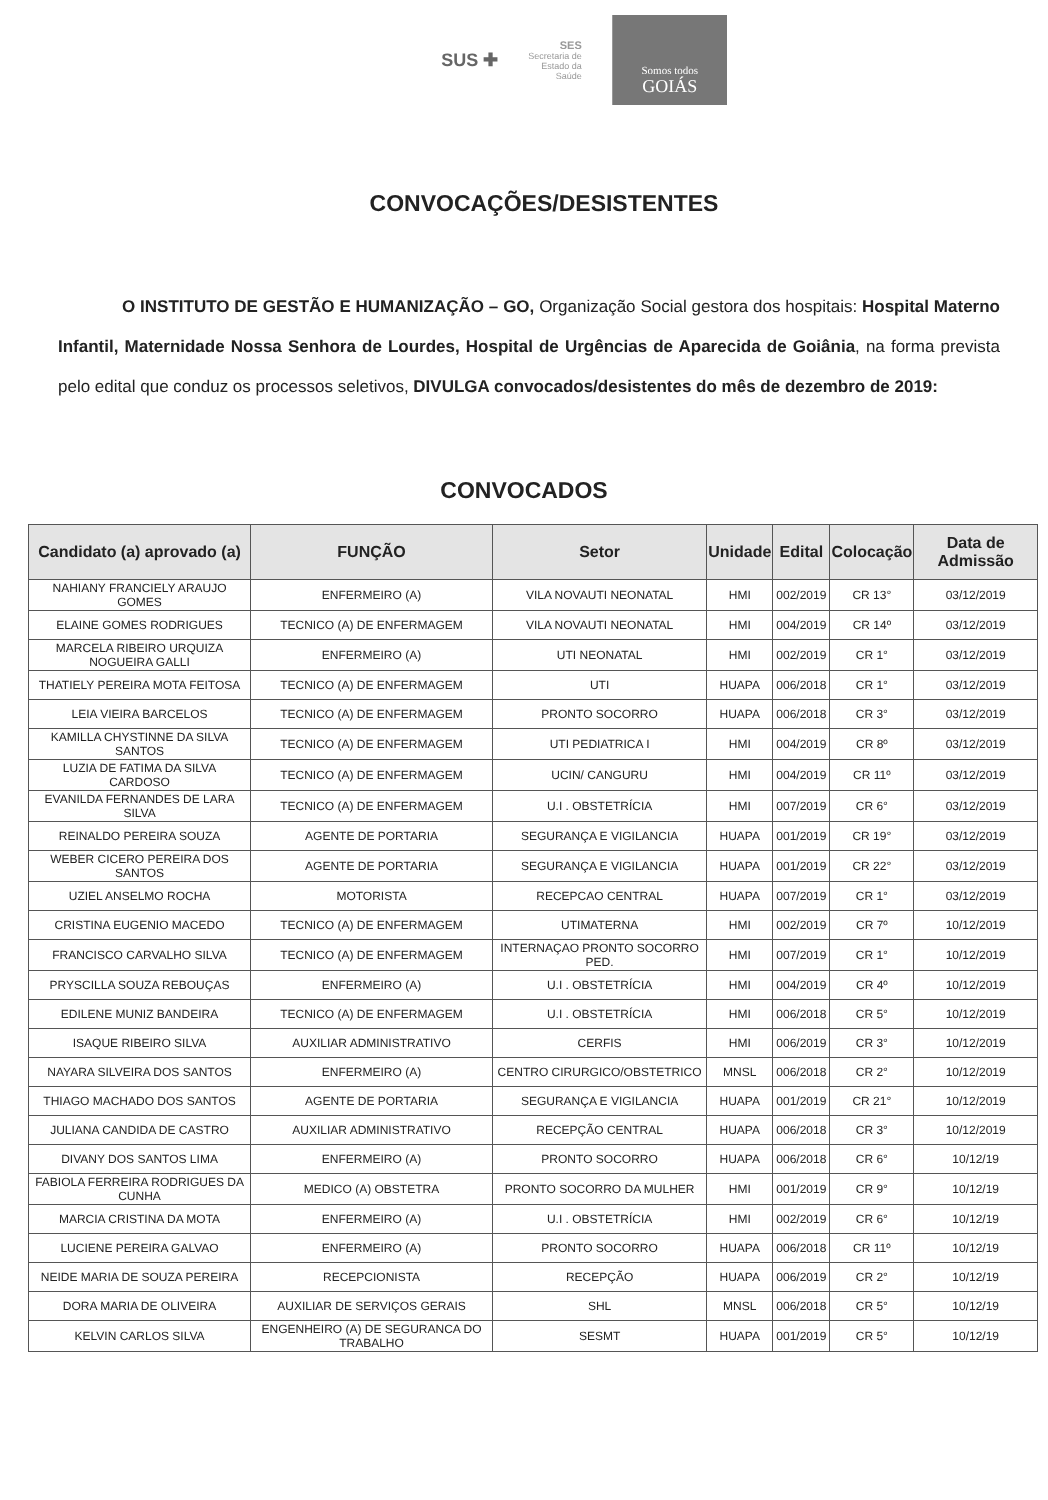SUS ✚
SES
Secretaria de
Estado da
Saúde
Somos todos
GOIÁS
CONVOCAÇÕES/DESISTENTES
O INSTITUTO DE GESTÃO E HUMANIZAÇÃO – GO, Organização Social gestora dos hospitais: Hospital Materno Infantil, Maternidade Nossa Senhora de Lourdes, Hospital de Urgências de Aparecida de Goiânia, na forma prevista pelo edital que conduz os processos seletivos, DIVULGA convocados/desistentes do mês de dezembro de 2019:
CONVOCADOS
| Candidato (a) aprovado (a) | FUNÇÃO | Setor | Unidade | Edital | Colocação | Data de Admissão |
| --- | --- | --- | --- | --- | --- | --- |
| NAHIANY FRANCIELY ARAUJO GOMES | ENFERMEIRO (A) | VILA NOVAUTI NEONATAL | HMI | 002/2019 | CR 13° | 03/12/2019 |
| ELAINE GOMES RODRIGUES | TECNICO (A) DE ENFERMAGEM | VILA NOVAUTI NEONATAL | HMI | 004/2019 | CR 14º | 03/12/2019 |
| MARCELA RIBEIRO URQUIZA NOGUEIRA GALLI | ENFERMEIRO (A) | UTI NEONATAL | HMI | 002/2019 | CR 1° | 03/12/2019 |
| THATIELY PEREIRA MOTA FEITOSA | TECNICO (A) DE ENFERMAGEM | UTI | HUAPA | 006/2018 | CR 1° | 03/12/2019 |
| LEIA VIEIRA BARCELOS | TECNICO (A) DE ENFERMAGEM | PRONTO SOCORRO | HUAPA | 006/2018 | CR 3° | 03/12/2019 |
| KAMILLA CHYSTINNE DA SILVA SANTOS | TECNICO (A) DE ENFERMAGEM | UTI PEDIATRICA I | HMI | 004/2019 | CR 8º | 03/12/2019 |
| LUZIA DE FATIMA DA SILVA CARDOSO | TECNICO (A) DE ENFERMAGEM | UCIN/ CANGURU | HMI | 004/2019 | CR 11º | 03/12/2019 |
| EVANILDA FERNANDES DE LARA SILVA | TECNICO (A) DE ENFERMAGEM | U.I . OBSTETRÍCIA | HMI | 007/2019 | CR 6° | 03/12/2019 |
| REINALDO PEREIRA SOUZA | AGENTE DE PORTARIA | SEGURANÇA E VIGILANCIA | HUAPA | 001/2019 | CR 19° | 03/12/2019 |
| WEBER CICERO PEREIRA DOS SANTOS | AGENTE DE PORTARIA | SEGURANÇA E VIGILANCIA | HUAPA | 001/2019 | CR 22° | 03/12/2019 |
| UZIEL ANSELMO ROCHA | MOTORISTA | RECEPCAO CENTRAL | HUAPA | 007/2019 | CR 1° | 03/12/2019 |
| CRISTINA EUGENIO MACEDO | TECNICO (A) DE ENFERMAGEM | UTIMATERNA | HMI | 002/2019 | CR 7º | 10/12/2019 |
| FRANCISCO CARVALHO SILVA | TECNICO (A) DE ENFERMAGEM | INTERNAÇAO PRONTO SOCORRO PED. | HMI | 007/2019 | CR 1° | 10/12/2019 |
| PRYSCILLA SOUZA REBOUÇAS | ENFERMEIRO (A) | U.I . OBSTETRÍCIA | HMI | 004/2019 | CR 4º | 10/12/2019 |
| EDILENE MUNIZ BANDEIRA | TECNICO (A) DE ENFERMAGEM | U.I . OBSTETRÍCIA | HMI | 006/2018 | CR 5° | 10/12/2019 |
| ISAQUE RIBEIRO SILVA | AUXILIAR ADMINISTRATIVO | CERFIS | HMI | 006/2019 | CR 3° | 10/12/2019 |
| NAYARA SILVEIRA DOS SANTOS | ENFERMEIRO (A) | CENTRO CIRURGICO/OBSTETRICO | MNSL | 006/2018 | CR 2° | 10/12/2019 |
| THIAGO MACHADO DOS SANTOS | AGENTE DE PORTARIA | SEGURANÇA E VIGILANCIA | HUAPA | 001/2019 | CR 21° | 10/12/2019 |
| JULIANA CANDIDA DE CASTRO | AUXILIAR ADMINISTRATIVO | RECEPÇÃO CENTRAL | HUAPA | 006/2018 | CR 3° | 10/12/2019 |
| DIVANY DOS SANTOS LIMA | ENFERMEIRO (A) | PRONTO SOCORRO | HUAPA | 006/2018 | CR 6° | 10/12/19 |
| FABIOLA FERREIRA RODRIGUES DA CUNHA | MEDICO (A) OBSTETRA | PRONTO SOCORRO DA MULHER | HMI | 001/2019 | CR 9° | 10/12/19 |
| MARCIA CRISTINA DA MOTA | ENFERMEIRO (A) | U.I . OBSTETRÍCIA | HMI | 002/2019 | CR 6° | 10/12/19 |
| LUCIENE PEREIRA GALVAO | ENFERMEIRO (A) | PRONTO SOCORRO | HUAPA | 006/2018 | CR 11º | 10/12/19 |
| NEIDE MARIA DE SOUZA PEREIRA | RECEPCIONISTA | RECEPÇÃO | HUAPA | 006/2019 | CR 2° | 10/12/19 |
| DORA MARIA DE OLIVEIRA | AUXILIAR DE SERVIÇOS GERAIS | SHL | MNSL | 006/2018 | CR 5° | 10/12/19 |
| KELVIN CARLOS SILVA | ENGENHEIRO (A) DE SEGURANCA DO TRABALHO | SESMT | HUAPA | 001/2019 | CR 5° | 10/12/19 |